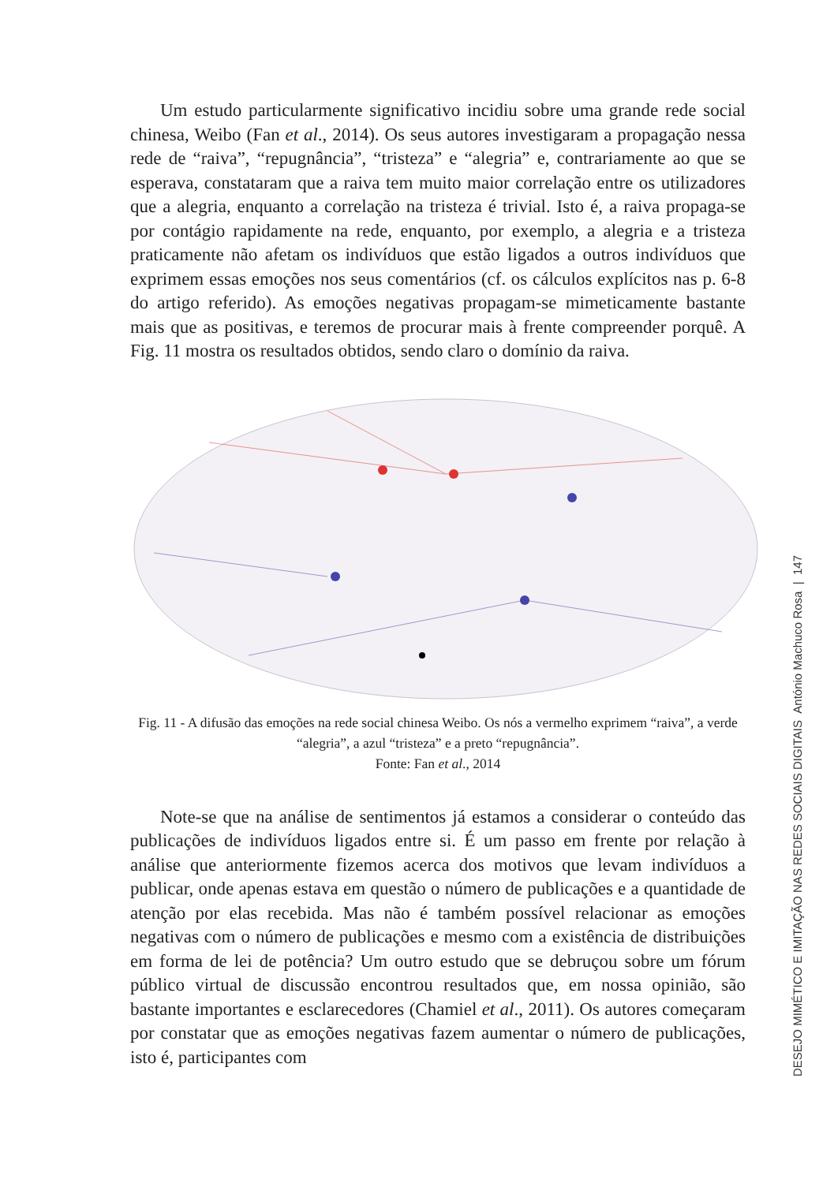Um estudo particularmente significativo incidiu sobre uma grande rede social chinesa, Weibo (Fan et al., 2014). Os seus autores investigaram a propagação nessa rede de “raiva”, “repugnância”, “tristeza” e “alegria” e, contrariamente ao que se esperava, constataram que a raiva tem muito maior correlação entre os utilizadores que a alegria, enquanto a correlação na tristeza é trivial. Isto é, a raiva propaga-se por contágio rapidamente na rede, enquanto, por exemplo, a alegria e a tristeza praticamente não afetam os indivíduos que estão ligados a outros indivíduos que exprimem essas emoções nos seus comentários (cf. os cálculos explícitos nas p. 6-8 do artigo referido). As emoções negativas propagam-se mimeticamente bastante mais que as positivas, e teremos de procurar mais à frente compreender porquê. A Fig. 11 mostra os resultados obtidos, sendo claro o domínio da raiva.
Fig. 11 - A difusão das emoções na rede social chinesa Weibo. Os nós a vermelho exprimem “raiva”, a verde “alegria”, a azul “tristeza” e a preto “repugnância”.
Fonte: Fan et al., 2014
Note-se que na análise de sentimentos já estamos a considerar o conteúdo das publicações de indivíduos ligados entre si. É um passo em frente por relação à análise que anteriormente fizemos acerca dos motivos que levam indivíduos a publicar, onde apenas estava em questão o número de publicações e a quantidade de atenção por elas recebida. Mas não é também possível relacionar as emoções negativas com o número de publicações e mesmo com a existência de distribuições em forma de lei de potência? Um outro estudo que se debruçou sobre um fórum público virtual de discussão encontrou resultados que, em nossa opinião, são bastante importantes e esclarecedores (Chamiel et al., 2011). Os autores começaram por constatar que as emoções negativas fazem aumentar o número de publicações, isto é, participantes com
DESEJO MIMÉTICO E IMITAÇÃO NAS REDES SOCIAIS DIGITAIS António Machuco Rosa | 147